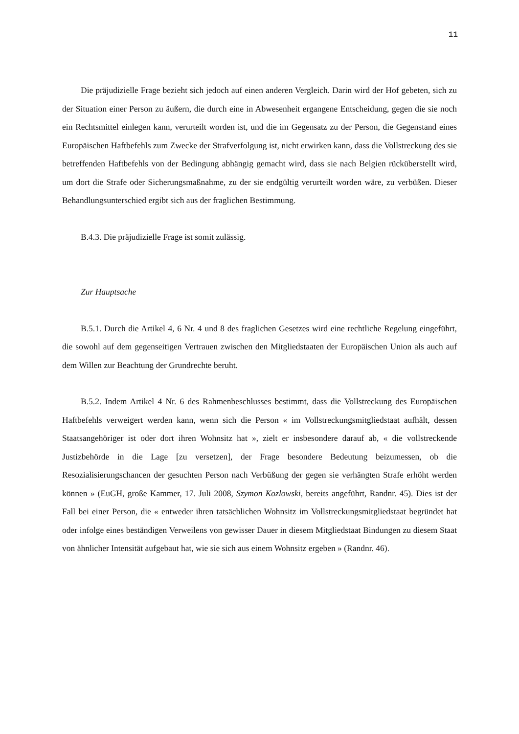11
Die präjudizielle Frage bezieht sich jedoch auf einen anderen Vergleich. Darin wird der Hof gebeten, sich zu der Situation einer Person zu äußern, die durch eine in Abwesenheit ergangene Entscheidung, gegen die sie noch ein Rechtsmittel einlegen kann, verurteilt worden ist, und die im Gegensatz zu der Person, die Gegenstand eines Europäischen Haftbefehls zum Zwecke der Strafverfolgung ist, nicht erwirken kann, dass die Vollstreckung des sie betreffenden Haftbefehls von der Bedingung abhängig gemacht wird, dass sie nach Belgien rücküberstellt wird, um dort die Strafe oder Sicherungsmaßnahme, zu der sie endgültig verurteilt worden wäre, zu verbüßen. Dieser Behandlungsunterschied ergibt sich aus der fraglichen Bestimmung.
B.4.3. Die präjudizielle Frage ist somit zulässig.
Zur Hauptsache
B.5.1. Durch die Artikel 4, 6 Nr. 4 und 8 des fraglichen Gesetzes wird eine rechtliche Regelung eingeführt, die sowohl auf dem gegenseitigen Vertrauen zwischen den Mitgliedstaaten der Europäischen Union als auch auf dem Willen zur Beachtung der Grundrechte beruht.
B.5.2. Indem Artikel 4 Nr. 6 des Rahmenbeschlusses bestimmt, dass die Vollstreckung des Europäischen Haftbefehls verweigert werden kann, wenn sich die Person « im Vollstreckungsmitgliedstaat aufhält, dessen Staatsangehöriger ist oder dort ihren Wohnsitz hat », zielt er insbesondere darauf ab, « die vollstreckende Justizbehörde in die Lage [zu versetzen], der Frage besondere Bedeutung beizumessen, ob die Resozialisierungschancen der gesuchten Person nach Verbüßung der gegen sie verhängten Strafe erhöht werden können » (EuGH, große Kammer, 17. Juli 2008, Szymon Kozlowski, bereits angeführt, Randnr. 45). Dies ist der Fall bei einer Person, die « entweder ihren tatsächlichen Wohnsitz im Vollstreckungsmitgliedstaat begründet hat oder infolge eines beständigen Verweilens von gewisser Dauer in diesem Mitgliedstaat Bindungen zu diesem Staat von ähnlicher Intensität aufgebaut hat, wie sie sich aus einem Wohnsitz ergeben » (Randnr. 46).